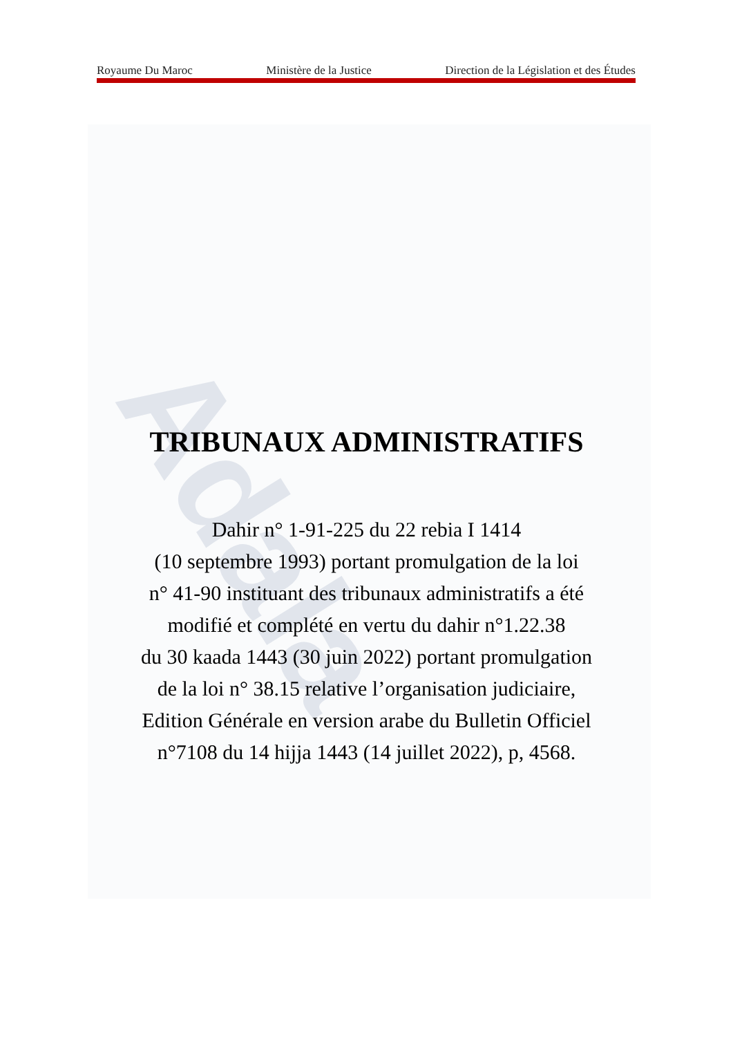Adala
Royaume Du Maroc Ministère de la Justice Direction de la Législation et des Études
TRIBUNAUX ADMINISTRATIFS
Dahir n° 1-91-225 du 22 rebia I 1414
(10 septembre 1993) portant promulgation de la loi
n° 41-90 instituant des tribunaux administratifs a été
modifié et complété en vertu du dahir n°1.22.38
du 30 kaada 1443 (30 juin 2022) portant promulgation
de la loi n° 38.15 relative l’organisation judiciaire,
Edition Générale en version arabe du Bulletin Officiel
n°7108 du 14 hijja 1443 (14 juillet 2022), p, 4568.